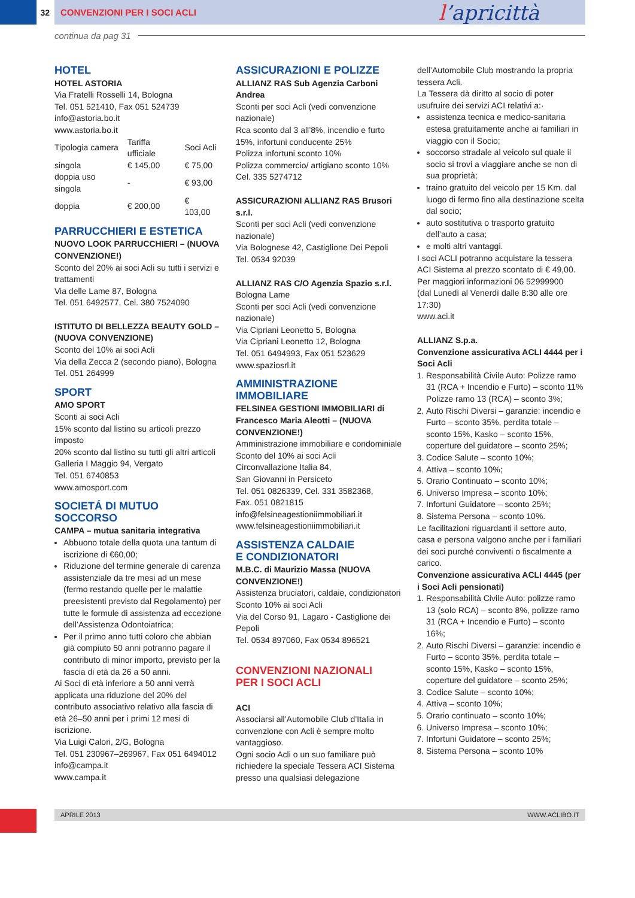32 CONVENZIONI PER I SOCI ACLI
l’apricittà
continua da pag 31
HOTEL
HOTEL ASTORIA
Via Fratelli Rosselli 14, Bologna
Tel. 051 521410, Fax 051 524739
info@astoria.bo.it
www.astoria.bo.it
| Tipologia camera | Tariffa ufficiale | Soci Acli |
| singola | € 145,00 | € 75,00 |
| doppia uso singola | - | € 93,00 |
| doppia | € 200,00 | € 103,00 |
PARRUCCHIERI E ESTETICA
NUOVO LOOK PARRUCCHIERI – (NUOVA CONVENZIONE!)
Sconto del 20% ai soci Acli su tutti i servizi e trattamenti
Via delle Lame 87, Bologna
Tel. 051 6492577, Cel. 380 7524090
ISTITUTO DI BELLEZZA BEAUTY GOLD – (NUOVA CONVENZIONE)
Sconto del 10% ai soci Acli
Via della Zecca 2 (secondo piano), Bologna
Tel. 051 264999
SPORT
AMO SPORT
Sconti ai soci Acli
15% sconto dal listino su articoli prezzo imposto
20% sconto dal listino su tutti gli altri articoli
Galleria I Maggio 94, Vergato
Tel. 051 6740853
www.amosport.com
SOCIETÁ DI MUTUO SOCCORSO
CAMPA – mutua sanitaria integrativa
Abbuono totale della quota una tantum di iscrizione di €60,00;
Riduzione del termine generale di carenza assistenziale da tre mesi ad un mese (fermo restando quelle per le malattie preesistenti previsto dal Regolamento) per tutte le formule di assistenza ad eccezione dell’Assistenza Odontoiatrica;
Per il primo anno tutti coloro che abbian già compiuto 50 anni potranno pagare il contributo di minor importo, previsto per la fascia di età da 26 a 50 anni.
Ai Soci di età inferiore a 50 anni verrà applicata una riduzione del 20% del contributo associativo relativo alla fascia di età 26–50 anni per i primi 12 mesi di iscrizione.
Via Luigi Calori, 2/G, Bologna
Tel. 051 230967–269967, Fax 051 6494012
info@campa.it
www.campa.it
ASSICURAZIONI E POLIZZE
ALLIANZ RAS Sub Agenzia Carboni Andrea
Sconti per soci Acli (vedi convenzione nazionale)
Rca sconto dal 3 all’8%, incendio e furto 15%, infortuni conducente 25%
Polizza infortuni sconto 10%
Polizza commercio/ artigiano sconto 10%
Cel. 335 5274712
ASSICURAZIONI ALLIANZ RAS Brusori s.r.l.
Sconti per soci Acli (vedi convenzione nazionale)
Via Bolognese 42, Castiglione Dei Pepoli
Tel. 0534 92039
ALLIANZ RAS C/O Agenzia Spazio s.r.l.
Bologna Lame
Sconti per soci Acli (vedi convenzione nazionale)
Via Cipriani Leonetto 5, Bologna
Via Cipriani Leonetto 12, Bologna
Tel. 051 6494993, Fax 051 523629
www.spaziosrl.it
AMMINISTRAZIONE IMMOBILIARE
FELSINEA GESTIONI IMMOBILIARI di Francesco Maria Aleotti – (NUOVA CONVENZIONE!)
Amministrazione immobiliare e condominiale
Sconto del 10% ai soci Acli
Circonvallazione Italia 84,
San Giovanni in Persiceto
Tel. 051 0826339, Cel. 331 3582368,
Fax. 051 0821815
info@felsineagestioniimmobiliari.it
www.felsineagestioniimmobiliari.it
ASSISTENZA CALDAIE
E CONDIZIONATORI
M.B.C. di Maurizio Massa (NUOVA CONVENZIONE!)
Assistenza bruciatori, caldaie, condizionatori
Sconto 10% ai soci Acli
Via del Corso 91, Lagaro - Castiglione dei Pepoli
Tel. 0534 897060, Fax 0534 896521
CONVENZIONI NAZIONALI
PER I SOCI ACLI
ACI
Associarsi all’Automobile Club d’Italia in convenzione con Acli è sempre molto vantaggioso.
Ogni socio Acli o un suo familiare può richiedere la speciale Tessera ACI Sistema presso una qualsiasi delegazione
dell’Automobile Club mostrando la propria tessera Acli.
La Tessera dà diritto al socio di poter usufruire dei servizi ACI relativi a:·
assistenza tecnica e medico-sanitaria estesa gratuitamente anche ai familiari in viaggio con il Socio;
soccorso stradale al veicolo sul quale il socio si trovi a viaggiare anche se non di sua proprietà;
traino gratuito del veicolo per 15 Km. dal luogo di fermo fino alla destinazione scelta dal socio;
auto sostitutiva o trasporto gratuito dell’auto a casa;
e molti altri vantaggi.
I soci ACLI potranno acquistare la tessera ACI Sistema al prezzo scontato di € 49,00.
Per maggiori informazioni 06 52999900
(dal Lunedì al Venerdì dalle 8:30 alle ore 17:30)
www.aci.it
ALLIANZ S.p.a.
Convenzione assicurativa ACLI 4444 per i Soci Acli
1. Responsabilità Civile Auto: Polizze ramo 31 (RCA + Incendio e Furto) – sconto 11% Polizze ramo 13 (RCA) – sconto 3%;
2. Auto Rischi Diversi – garanzie: incendio e Furto – sconto 35%, perdita totale – sconto 15%, Kasko – sconto 15%, coperture del guidatore – sconto 25%;
3. Codice Salute – sconto 10%;
4. Attiva – sconto 10%;
5. Orario Continuato – sconto 10%;
6. Universo Impresa – sconto 10%;
7. Infortuni Guidatore – sconto 25%;
8. Sistema Persona – sconto 10%.
Le facilitazioni riguardanti il settore auto, casa e persona valgono anche per i familiari dei soci purché conviventi o fiscalmente a carico.
Convenzione assicurativa ACLI 4445 (per i Soci Acli pensionati)
1. Responsabilità Civile Auto: polizze ramo 13 (solo RCA) – sconto 8%, polizze ramo 31 (RCA + Incendio e Furto) – sconto 16%;
2. Auto Rischi Diversi – garanzie: incendio e Furto – sconto 35%, perdita totale – sconto 15%, Kasko – sconto 15%, coperture del guidatore – sconto 25%;
3. Codice Salute – sconto 10%;
4. Attiva – sconto 10%;
5. Orario continuato – sconto 10%;
6. Universo Impresa – sconto 10%;
7. Infortuni Guidatore – sconto 25%;
8. Sistema Persona – sconto 10%
APRILE 2013 WWW.ACLIBO.IT